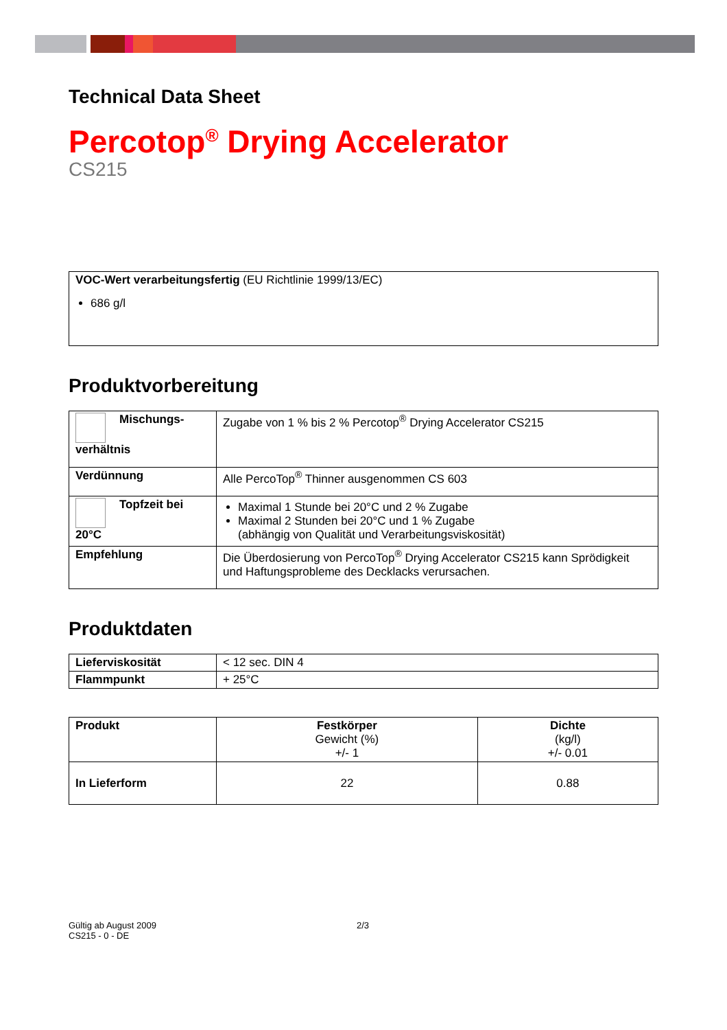Technical Data Sheet
Percotop<sup>®</sup> Drying Accelerator
CS215
VOC-Wert verarbeitungsfertig (EU Richtlinie 1999/13/EC)
686 g/l
Produktvorbereitung
| Mischungs- verhältnis | Zugabe von 1 % bis 2 % Percotop<sup>®</sup> Drying Accelerator CS215 |
| Verdünnung | Alle PercoTop<sup>®</sup> Thinner ausgenommen CS 603 |
| Topfzeit bei 20°C | Maximal 1 Stunde bei 20°C und 2 % Zugabe Maximal 2 Stunden bei 20°C und 1 % Zugabe (abhängig von Qualität und Verarbeitungsviskosität) |
| Empfehlung | Die Überdosierung von PercoTop<sup>®</sup> Drying Accelerator CS215 kann Sprödigkeit und Haftungsprobleme des Decklacks verursachen. |
Produktdaten
| Lieferviskosität | < 12 sec. DIN 4 |
| Flammpunkt | + 25°C |
| Produkt | Festkörper Gewicht (%) +/- 1 | Dichte (kg/l) +/- 0.01 |
| In Lieferform | 22 | 0.88 |
Gültig ab August 2009 2/3
CS215 - 0 - DE